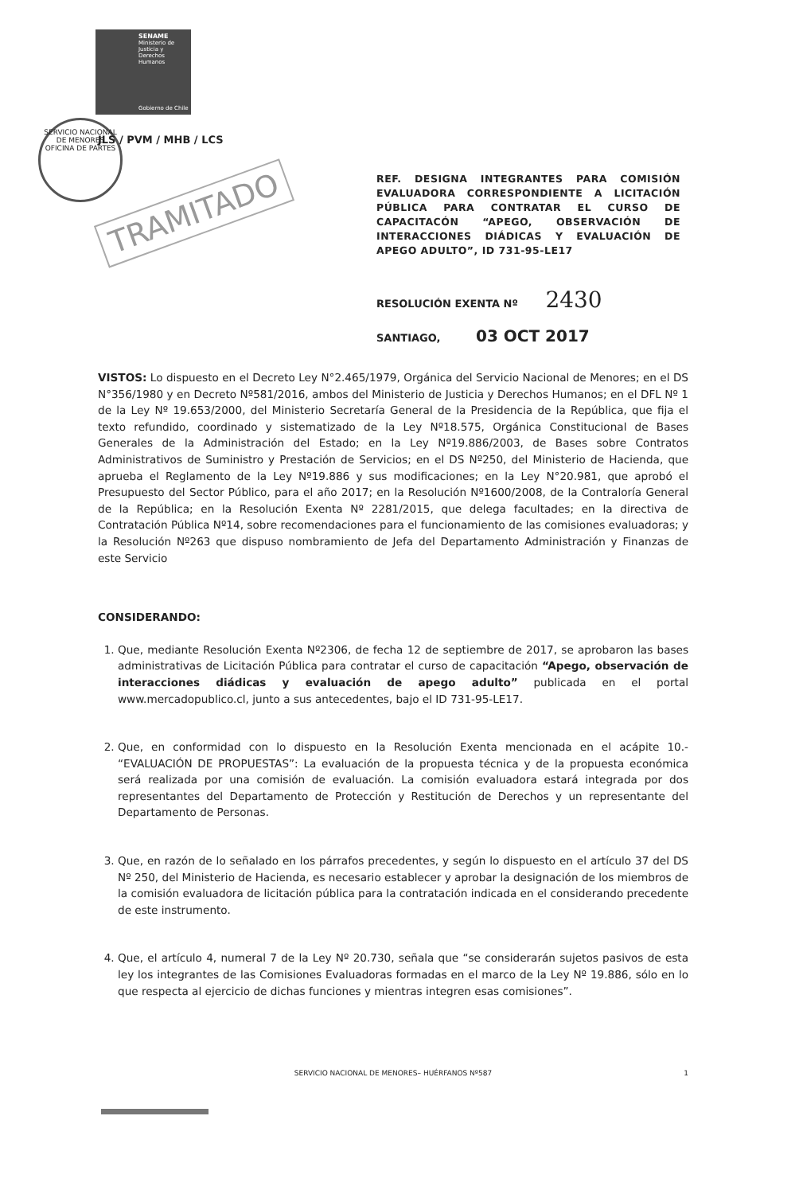SENAME
Ministerio de Justicia y Derechos Humanos
Gobierno de Chile
SERVICIO NACIONAL DE MENORES
OFICINA DE PARTES
TRAMITADO
JLS / PVM / MHB / LCS
REF. DESIGNA INTEGRANTES PARA COMISIÓN EVALUADORA CORRESPONDIENTE A LICITACIÓN PÚBLICA PARA CONTRATAR EL CURSO DE CAPACITACÓN “APEGO, OBSERVACIÓN DE INTERACCIONES DIÁDICAS Y EVALUACIÓN DE APEGO ADULTO”, ID 731-95-LE17
RESOLUCIÓN EXENTA Nº 2430
SANTIAGO, 03 OCT 2017
VISTOS: Lo dispuesto en el Decreto Ley N°2.465/1979, Orgánica del Servicio Nacional de Menores; en el DS N°356/1980 y en Decreto Nº581/2016, ambos del Ministerio de Justicia y Derechos Humanos; en el DFL Nº 1 de la Ley Nº 19.653/2000, del Ministerio Secretaría General de la Presidencia de la República, que fija el texto refundido, coordinado y sistematizado de la Ley Nº18.575, Orgánica Constitucional de Bases Generales de la Administración del Estado; en la Ley Nº19.886/2003, de Bases sobre Contratos Administrativos de Suministro y Prestación de Servicios; en el DS Nº250, del Ministerio de Hacienda, que aprueba el Reglamento de la Ley Nº19.886 y sus modificaciones; en la Ley N°20.981, que aprobó el Presupuesto del Sector Público, para el año 2017; en la Resolución Nº1600/2008, de la Contraloría General de la República; en la Resolución Exenta Nº 2281/2015, que delega facultades; en la directiva de Contratación Pública Nº14, sobre recomendaciones para el funcionamiento de las comisiones evaluadoras; y la Resolución Nº263 que dispuso nombramiento de Jefa del Departamento Administración y Finanzas de este Servicio
CONSIDERANDO:
1. Que, mediante Resolución Exenta Nº2306, de fecha 12 de septiembre de 2017, se aprobaron las bases administrativas de Licitación Pública para contratar el curso de capacitación “Apego, observación de interacciones diádicas y evaluación de apego adulto” publicada en el portal www.mercadopublico.cl, junto a sus antecedentes, bajo el ID 731-95-LE17.
2. Que, en conformidad con lo dispuesto en la Resolución Exenta mencionada en el acápite 10.- “EVALUACIÓN DE PROPUESTAS”: La evaluación de la propuesta técnica y de la propuesta económica será realizada por una comisión de evaluación. La comisión evaluadora estará integrada por dos representantes del Departamento de Protección y Restitución de Derechos y un representante del Departamento de Personas.
3. Que, en razón de lo señalado en los párrafos precedentes, y según lo dispuesto en el artículo 37 del DS Nº 250, del Ministerio de Hacienda, es necesario establecer y aprobar la designación de los miembros de la comisión evaluadora de licitación pública para la contratación indicada en el considerando precedente de este instrumento.
4. Que, el artículo 4, numeral 7 de la Ley Nº 20.730, señala que “se considerarán sujetos pasivos de esta ley los integrantes de las Comisiones Evaluadoras formadas en el marco de la Ley Nº 19.886, sólo en lo que respecta al ejercicio de dichas funciones y mientras integren esas comisiones”.
SERVICIO NACIONAL DE MENORES– HUÉRFANOS Nº587 1